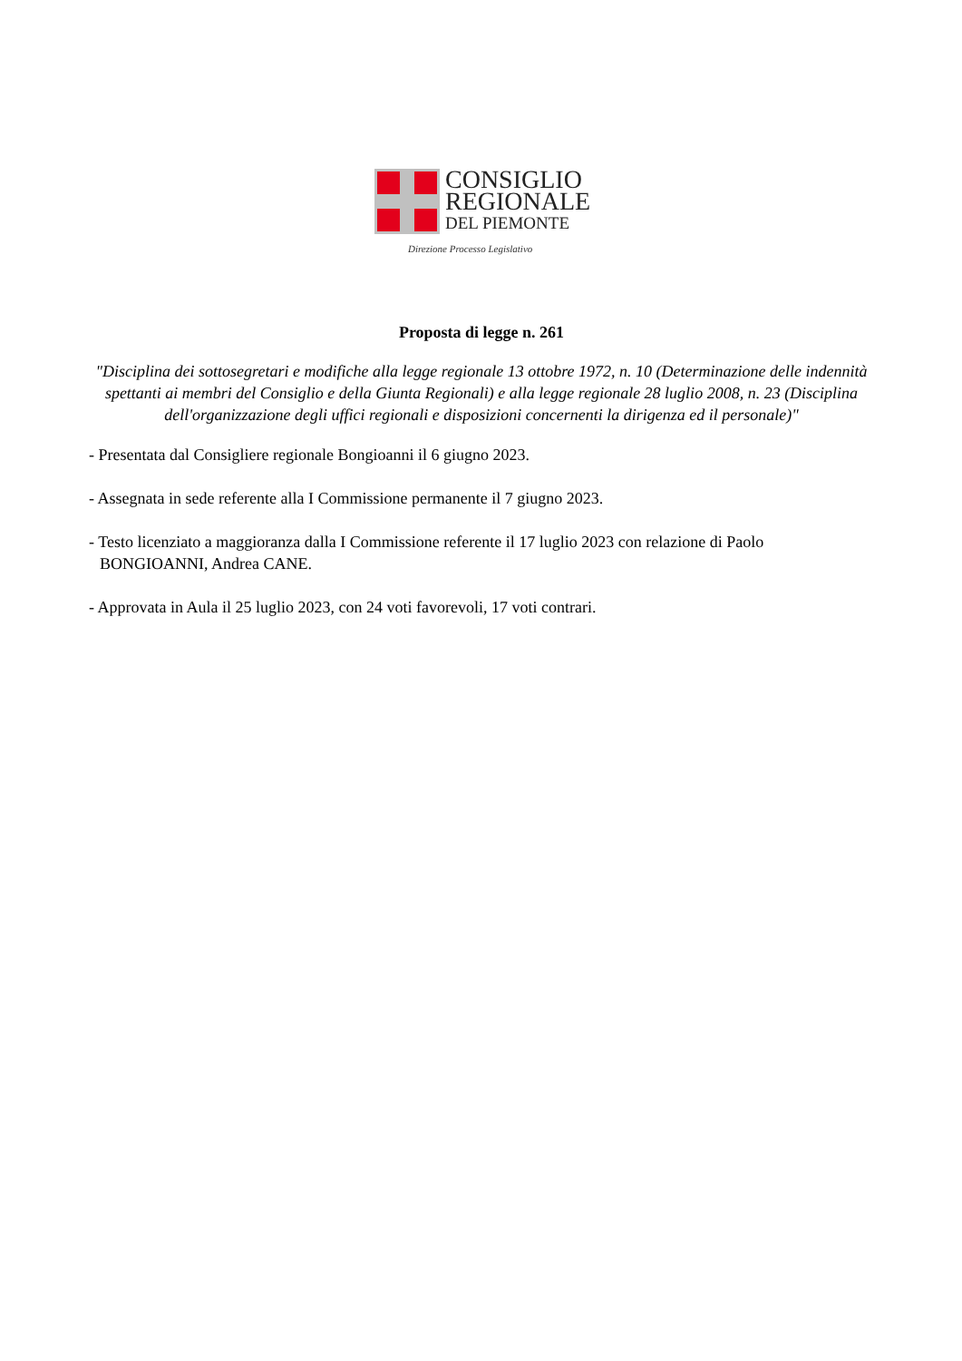CONSIGLIO
REGIONALE
DEL PIEMONTE
Direzione Processo Legislativo
Proposta di legge n. 261
"Disciplina dei sottosegretari e modifiche alla legge regionale 13 ottobre 1972, n. 10 (Determinazione delle indennità spettanti ai membri del Consiglio e della Giunta Regionali) e alla legge regionale 28 luglio 2008, n. 23 (Disciplina dell'organizzazione degli uffici regionali e disposizioni concernenti la dirigenza ed il personale)"
- Presentata dal Consigliere regionale Bongioanni il 6 giugno 2023.
- Assegnata in sede referente alla I Commissione permanente il 7 giugno 2023.
- Testo licenziato a maggioranza dalla I Commissione referente il 17 luglio 2023 con relazione di Paolo BONGIOANNI, Andrea CANE.
- Approvata in Aula il 25 luglio 2023, con 24 voti favorevoli, 17 voti contrari.